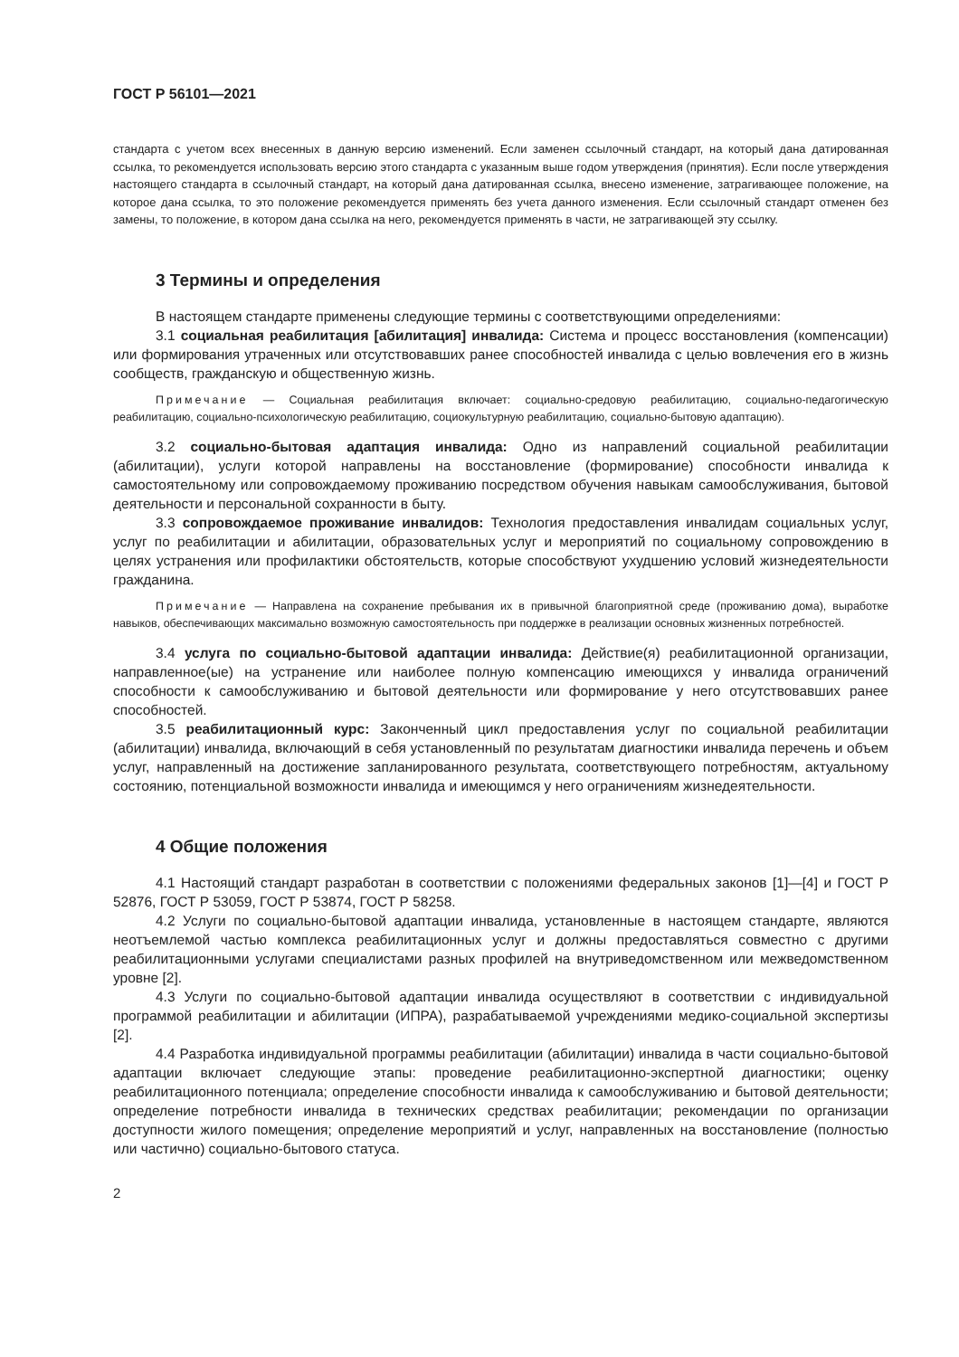ГОСТ Р 56101—2021
стандарта с учетом всех внесенных в данную версию изменений. Если заменен ссылочный стандарт, на который дана датированная ссылка, то рекомендуется использовать версию этого стандарта с указанным выше годом утверждения (принятия). Если после утверждения настоящего стандарта в ссылочный стандарт, на который дана датированная ссылка, внесено изменение, затрагивающее положение, на которое дана ссылка, то это положение рекомендуется применять без учета данного изменения. Если ссылочный стандарт отменен без замены, то положение, в котором дана ссылка на него, рекомендуется применять в части, не затрагивающей эту ссылку.
3 Термины и определения
В настоящем стандарте применены следующие термины с соответствующими определениями:
3.1 социальная реабилитация [абилитация] инвалида: Система и процесс восстановления (компенсации) или формирования утраченных или отсутствовавших ранее способностей инвалида с целью вовлечения его в жизнь сообществ, гражданскую и общественную жизнь.
Примечание — Социальная реабилитация включает: социально-средовую реабилитацию, социально-педагогическую реабилитацию, социально-психологическую реабилитацию, социокультурную реабилитацию, социально-бытовую адаптацию).
3.2 социально-бытовая адаптация инвалида: Одно из направлений социальной реабилитации (абилитации), услуги которой направлены на восстановление (формирование) способности инвалида к самостоятельному или сопровождаемому проживанию посредством обучения навыкам самообслуживания, бытовой деятельности и персональной сохранности в быту.
3.3 сопровождаемое проживание инвалидов: Технология предоставления инвалидам социальных услуг, услуг по реабилитации и абилитации, образовательных услуг и мероприятий по социальному сопровождению в целях устранения или профилактики обстоятельств, которые способствуют ухудшению условий жизнедеятельности гражданина.
Примечание — Направлена на сохранение пребывания их в привычной благоприятной среде (проживанию дома), выработке навыков, обеспечивающих максимально возможную самостоятельность при поддержке в реализации основных жизненных потребностей.
3.4 услуга по социально-бытовой адаптации инвалида: Действие(я) реабилитационной организации, направленное(ые) на устранение или наиболее полную компенсацию имеющихся у инвалида ограничений способности к самообслуживанию и бытовой деятельности или формирование у него отсутствовавших ранее способностей.
3.5 реабилитационный курс: Законченный цикл предоставления услуг по социальной реабилитации (абилитации) инвалида, включающий в себя установленный по результатам диагностики инвалида перечень и объем услуг, направленный на достижение запланированного результата, соответствующего потребностям, актуальному состоянию, потенциальной возможности инвалида и имеющимся у него ограничениям жизнедеятельности.
4 Общие положения
4.1 Настоящий стандарт разработан в соответствии с положениями федеральных законов [1]—[4] и ГОСТ Р 52876, ГОСТ Р 53059, ГОСТ Р 53874, ГОСТ Р 58258.
4.2 Услуги по социально-бытовой адаптации инвалида, установленные в настоящем стандарте, являются неотъемлемой частью комплекса реабилитационных услуг и должны предоставляться совместно с другими реабилитационными услугами специалистами разных профилей на внутриведомственном или межведомственном уровне [2].
4.3 Услуги по социально-бытовой адаптации инвалида осуществляют в соответствии с индивидуальной программой реабилитации и абилитации (ИПРА), разрабатываемой учреждениями медико-социальной экспертизы [2].
4.4 Разработка индивидуальной программы реабилитации (абилитации) инвалида в части социально-бытовой адаптации включает следующие этапы: проведение реабилитационно-экспертной диагностики; оценку реабилитационного потенциала; определение способности инвалида к самообслуживанию и бытовой деятельности; определение потребности инвалида в технических средствах реабилитации; рекомендации по организации доступности жилого помещения; определение мероприятий и услуг, направленных на восстановление (полностью или частично) социально-бытового статуса.
2